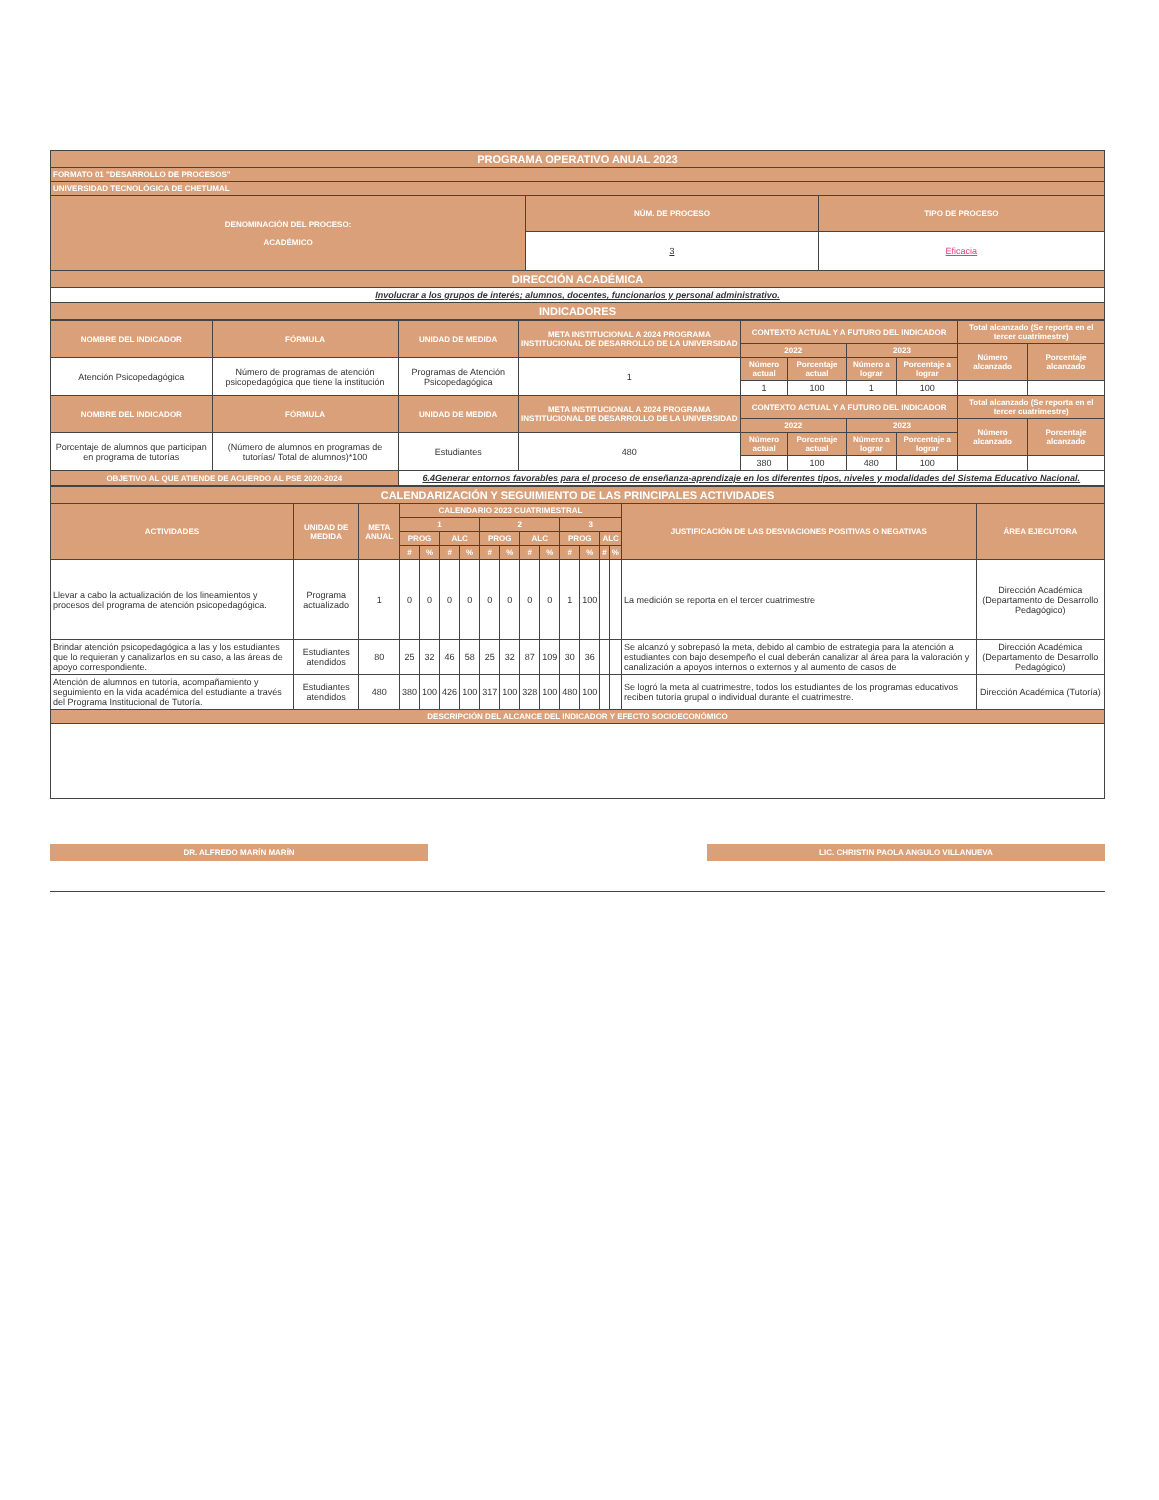| PROGRAMA OPERATIVO ANUAL 2023 | | |
| --- | --- | --- |
| FORMATO 01 "DESARROLLO DE PROCESOS" | | |
| UNIVERSIDAD TECNOLÓGICA DE CHETUMAL | | |
| DENOMINACIÓN DEL PROCESO: ACADÉMICO | NÚM. DE PROCESO | TIPO DE PROCESO |
| | 3 | Eficacia |
| DIRECCIÓN ACADÉMICA | | |
| Involucrar a los grupos de interés; alumnos, docentes, funcionarios y personal administrativo. | | |
| INDICADORES | | |
| NOMBRE DEL INDICADOR | FÓRMULA | UNIDAD DE MEDIDA | META INSTITUCIONAL A 2024 PROGRAMA INSTITUCIONAL DE DESARROLLO DE LA UNIVERSIDAD | CONTEXTO ACTUAL Y A FUTURO DEL INDICADOR | | | | Total alcanzado (Se reporta en el tercer cuatrimestre) | |
| --- | --- | --- | --- | --- | --- | --- | --- | --- | --- |
| | | | | 2022 | | 2023 | | Número alcanzado | Porcentaje alcanzado |
| Atención Psicopedagógica | Número de programas de atención psicopedagógica que tiene la institución | Programas de Atención Psicopedagógica | 1 | Número actual | Porcentaje actual | Número a lograr | Porcentaje a lograr | | |
| | | | | 1 | 100 | 1 | 100 | | |
| NOMBRE DEL INDICADOR | FÓRMULA | UNIDAD DE MEDIDA | META INSTITUCIONAL A 2024 PROGRAMA INSTITUCIONAL DE DESARROLLO DE LA UNIVERSIDAD | CONTEXTO ACTUAL Y A FUTURO DEL INDICADOR | | | | Total alcanzado (Se reporta en el tercer cuatrimestre) | |
| | | | | 2022 | | 2023 | | Número alcanzado | Porcentaje alcanzado |
| Porcentaje de alumnos que participan en programa de tutorías | (Número de alumnos en programas de tutorías/ Total de alumnos)*100 | Estudiantes | 480 | Número actual | Porcentaje actual | Número a lograr | Porcentaje a lograr | | |
| | | | | 380 | 100 | 480 | 100 | | |
| OBJETIVO AL QUE ATIENDE DE ACUERDO AL PSE 2020-2024 | | 6.4Generar entornos favorables para el proceso de enseñanza-aprendizaje en los diferentes tipos, niveles y modalidades del Sistema Educativo Nacional. | | | | | | | |
| CALENDARIZACIÓN Y SEGUIMIENTO DE LAS PRINCIPALES ACTIVIDADES | | | | | | | | | | | | | | | | |
| --- | --- | --- | --- | --- | --- | --- | --- | --- | --- | --- | --- | --- | --- | --- | --- | --- |
| ACTIVIDADES | UNIDAD DE MEDIDA | META ANUAL | CALENDARIO 2023 CUATRIMESTRAL | | | | | | | | | | | | JUSTIFICACIÓN DE LAS DESVIACIONES POSITIVAS O NEGATIVAS | ÁREA EJECUTORA |
| | | | 1 | | | | 2 | | | | 3 | | | | | |
| | | | PROG | | ALC | | PROG | | ALC | | PROG | | ALC | | | |
| | | | # | % | # | % | # | % | # | % | # | % | # | % | | |
| Llevar a cabo la actualización de los lineamientos y procesos del programa de atención psicopedagógica. | Programa actualizado | 1 | 0 | 0 | 0 | 0 | 0 | 0 | 0 | 0 | 1 | 100 | | | La medición se reporta en el tercer cuatrimestre | Dirección Académica (Departamento de Desarrollo Pedagógico) |
| Brindar atención psicopedagógica a las y los estudiantes que lo requieran y canalizarlos en su caso, a las áreas de apoyo correspondiente. | Estudiantes atendidos | 80 | 25 | 32 | 46 | 58 | 25 | 32 | 87 | 109 | 30 | 36 | | | Se alcanzó y sobrepasó la meta, debido al cambio de estrategia para la atención a estudiantes con bajo desempeño el cual deberán canalizar al área para la valoración y canalización a apoyos internos o externos y al aumento de casos de | Dirección Académica (Departamento de Desarrollo Pedagógico) |
| Atención de alumnos en tutoría, acompañamiento y seguimiento en la vida académica del estudiante a través del Programa Institucional de Tutoría. | Estudiantes atendidos | 480 | 380 | 100 | 426 | 100 | 317 | 100 | 328 | 100 | 480 | 100 | | | Se logró la meta al cuatrimestre, todos los estudiantes de los programas educativos reciben tutoría grupal o individual durante el cuatrimestre. | Dirección Académica (Tutoría) |
| DESCRIPCIÓN DEL ALCANCE DEL INDICADOR Y EFECTO SOCIOECONÓMICO | | | | | | | | | | | | | | | | |
DR. ALFREDO MARÍN MARÍN LIC. CHRISTIN PAOLA ANGULO VILLANUEVA